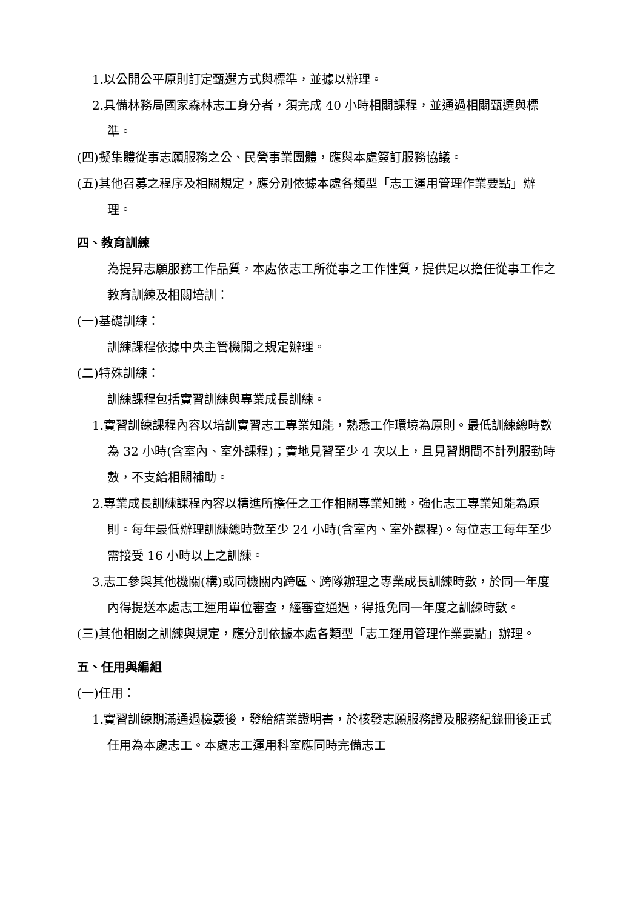1.以公開公平原則訂定甄選方式與標準，並據以辦理。
2.具備林務局國家森林志工身分者，須完成 40 小時相關課程，並通過相關甄選與標準。
(四)擬集體從事志願服務之公、民營事業團體，應與本處簽訂服務協議。
(五)其他召募之程序及相關規定，應分別依據本處各類型「志工運用管理作業要點」辦理。
四、教育訓練
為提昇志願服務工作品質，本處依志工所從事之工作性質，提供足以擔任從事工作之教育訓練及相關培訓：
(一)基礎訓練：
訓練課程依據中央主管機關之規定辦理。
(二)特殊訓練：
訓練課程包括實習訓練與專業成長訓練。
1.實習訓練課程內容以培訓實習志工專業知能，熟悉工作環境為原則。最低訓練總時數為 32 小時(含室內、室外課程)；實地見習至少 4 次以上，且見習期間不計列服勤時數，不支給相關補助。
2.專業成長訓練課程內容以精進所擔任之工作相關專業知識，強化志工專業知能為原則。每年最低辦理訓練總時數至少 24 小時(含室內、室外課程)。每位志工每年至少需接受 16 小時以上之訓練。
3.志工參與其他機關(構)或同機關內跨區、跨隊辦理之專業成長訓練時數，於同一年度內得提送本處志工運用單位審查，經審查通過，得抵免同一年度之訓練時數。
(三)其他相關之訓練與規定，應分別依據本處各類型「志工運用管理作業要點」辦理。
五、任用與編組
(一)任用：
1.實習訓練期滿通過檢覈後，發給結業證明書，於核發志願服務證及服務紀錄冊後正式任用為本處志工。本處志工運用科室應同時完備志工